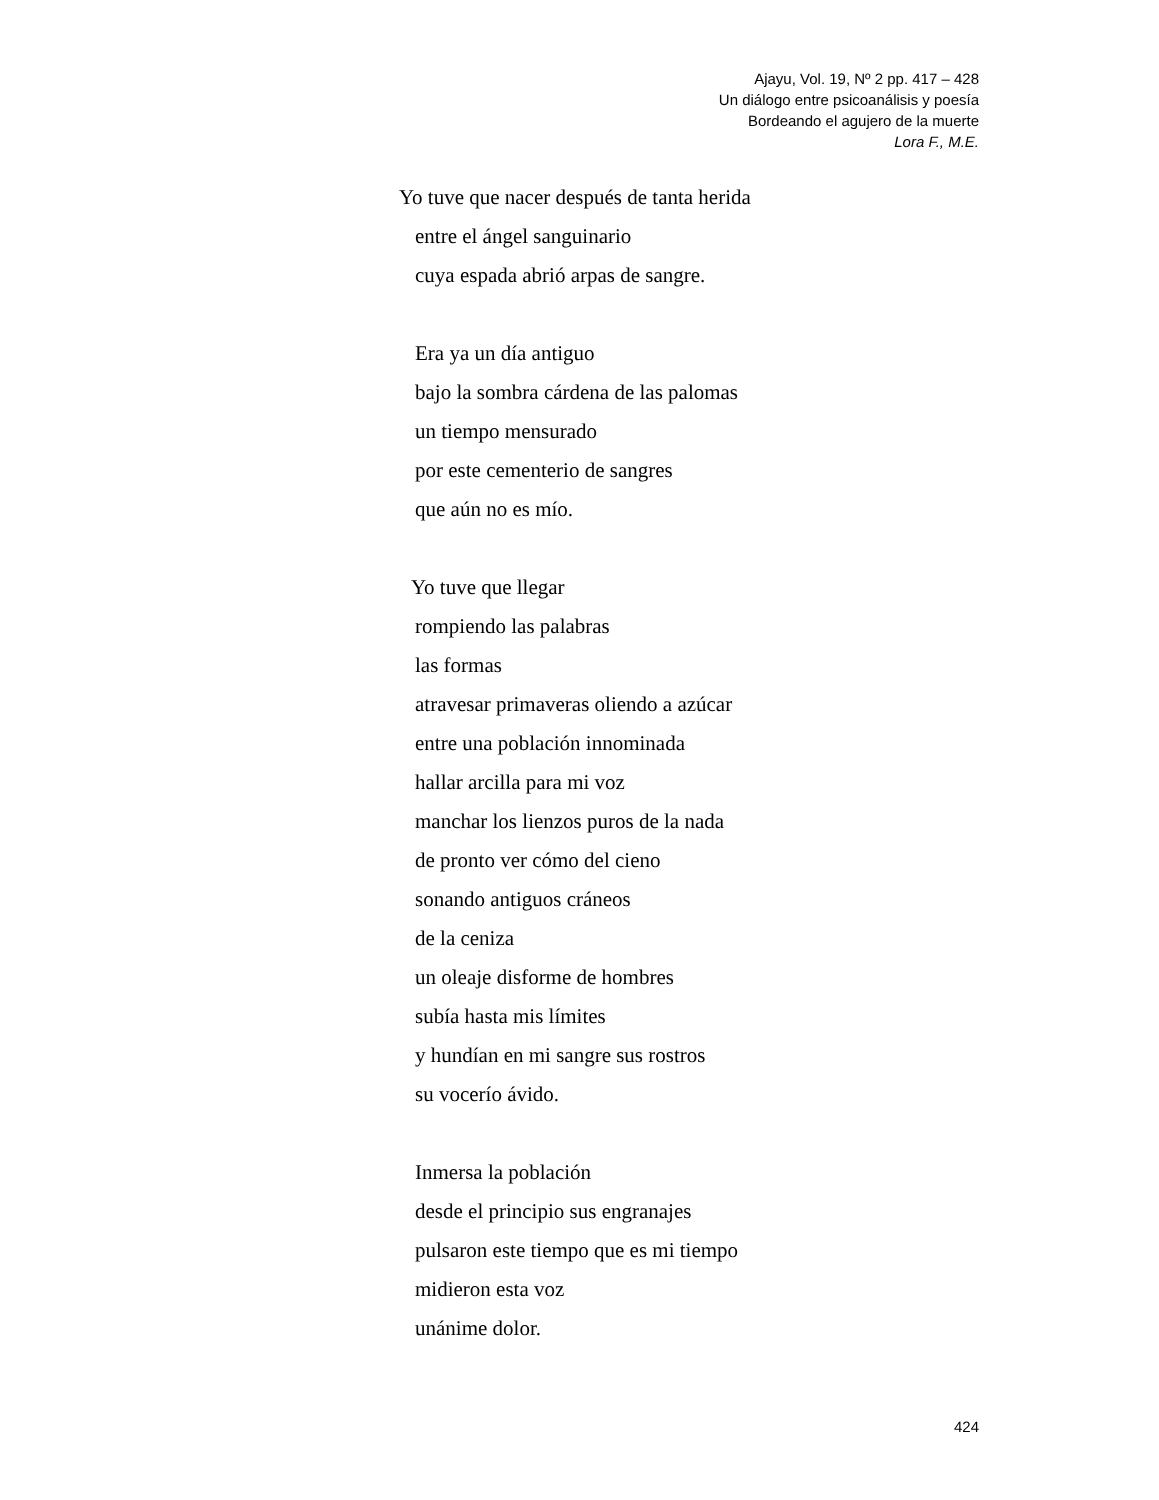Ajayu, Vol. 19, Nº 2 pp. 417 – 428
Un diálogo entre psicoanálisis y poesía
Bordeando el agujero de la muerte
Lora F., M.E.
Yo tuve que nacer después de tanta herida
entre el ángel sanguinario
cuya espada abrió arpas de sangre.
Era ya un día antiguo
bajo la sombra cárdena de las palomas
un tiempo mensurado
por este cementerio de sangres
que aún no es mío.
Yo tuve que llegar
rompiendo las palabras
las formas
atravesar primaveras oliendo a azúcar
entre una población innominada
hallar arcilla para mi voz
manchar los lienzos puros de la nada
de pronto ver cómo del cieno
sonando antiguos cráneos
de la ceniza
un oleaje disforme de hombres
subía hasta mis límites
y hundían en mi sangre sus rostros
su vocerío ávido.
Inmersa la población
desde el principio sus engranajes
pulsaron este tiempo que es mi tiempo
midieron esta voz
unánime dolor.
424